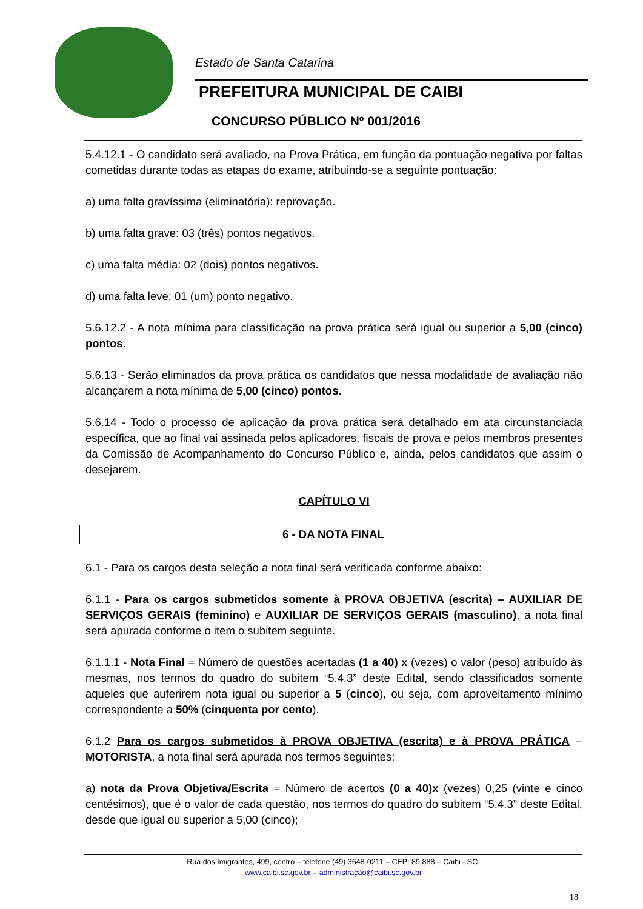Estado de Santa Catarina
PREFEITURA MUNICIPAL DE CAIBI
CONCURSO PÚBLICO Nº 001/2016
5.4.12.1 - O candidato será avaliado, na Prova Prática, em função da pontuação negativa por faltas cometidas durante todas as etapas do exame, atribuindo-se a seguinte pontuação:
a) uma falta gravíssima (eliminatória): reprovação.
b) uma falta grave: 03 (três) pontos negativos.
c) uma falta média: 02 (dois) pontos negativos.
d) uma falta leve: 01 (um) ponto negativo.
5.6.12.2 - A nota mínima para classificação na prova prática será igual ou superior a 5,00 (cinco) pontos.
5.6.13 - Serão eliminados da prova prática os candidatos que nessa modalidade de avaliação não alcançarem a nota mínima de 5,00 (cinco) pontos.
5.6.14 - Todo o processo de aplicação da prova prática será detalhado em ata circunstanciada específica, que ao final vai assinada pelos aplicadores, fiscais de prova e pelos membros presentes da Comissão de Acompanhamento do Concurso Público e, ainda, pelos candidatos que assim o desejarem.
CAPÍTULO VI
6 - DA NOTA FINAL
6.1 - Para os cargos desta seleção a nota final será verificada conforme abaixo:
6.1.1 - Para os cargos submetidos somente à PROVA OBJETIVA (escrita) – AUXILIAR DE SERVIÇOS GERAIS (feminino) e AUXILIAR DE SERVIÇOS GERAIS (masculino), a nota final será apurada conforme o item o subitem seguinte.
6.1.1.1 - Nota Final = Número de questões acertadas (1 a 40) x (vezes) o valor (peso) atribuído às mesmas, nos termos do quadro do subitem “5.4.3” deste Edital, sendo classificados somente aqueles que auferirem nota igual ou superior a 5 (cinco), ou seja, com aproveitamento mínimo correspondente a 50% (cinquenta por cento).
6.1.2 Para os cargos submetidos à PROVA OBJETIVA (escrita) e à PROVA PRÁTICA – MOTORISTA, a nota final será apurada nos termos seguintes:
a) nota da Prova Objetiva/Escrita = Número de acertos (0 a 40)x (vezes) 0,25 (vinte e cinco centésimos), que é o valor de cada questão, nos termos do quadro do subitem “5.4.3” deste Edital, desde que igual ou superior a 5,00 (cinco);
Rua dos Imigrantes, 499, centro – telefone (49) 3648-0211 – CEP: 89.888 – Caibi - SC.
www.caibi.sc.gov.br – administração@caibi.sc.gov.br
18